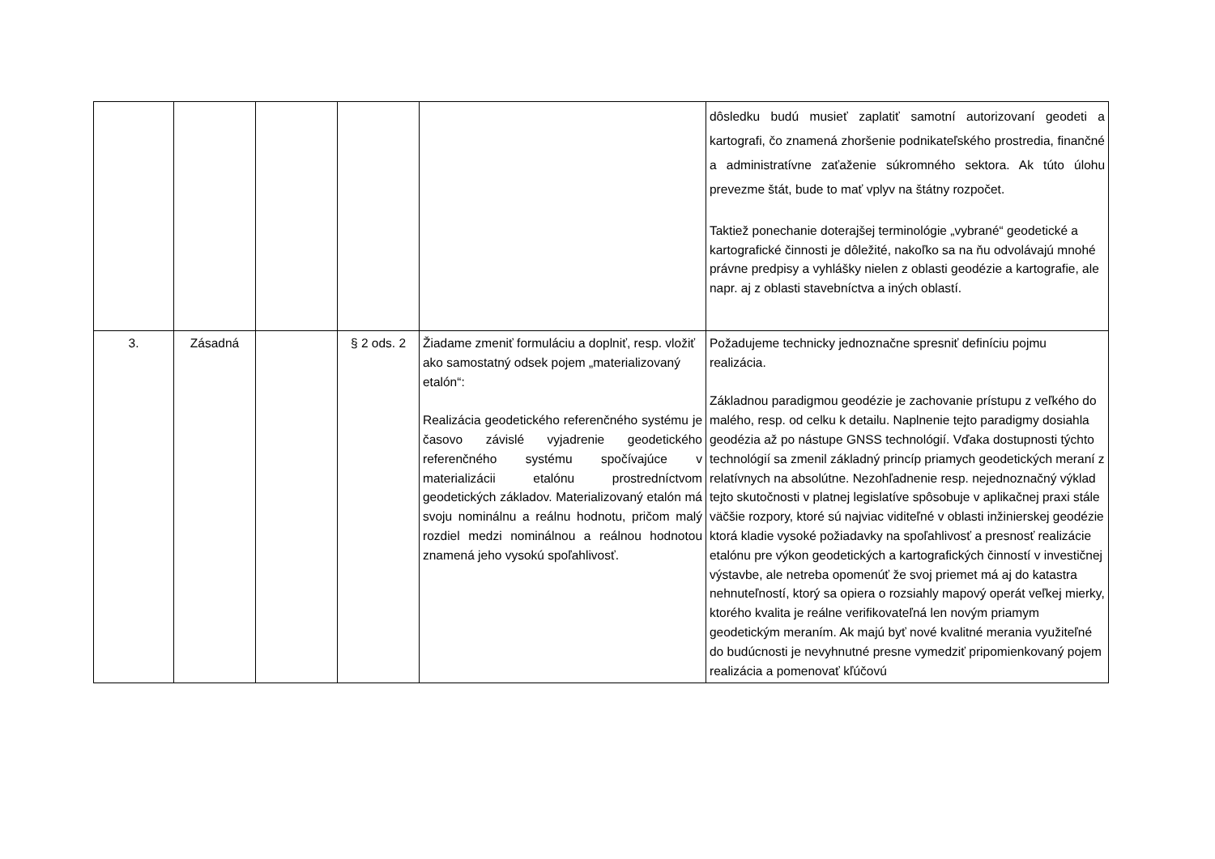| | | | | | dôsledku budú musieť zaplatiť samotní autorizovaní geodeti a kartografi, čo znamená zhoršenie podnikateľského prostredia, finančné a administratívne zaťaženie súkromného sektora. Ak túto úlohu prevezme štát, bude to mať vplyv na štátny rozpočet. Taktiež ponechanie doterajšej terminológie „vybrané“ geodetické a kartografické činnosti je dôležité, nakoľko sa na ňu odvolávajú mnohé právne predpisy a vyhlášky nielen z oblasti geodézie a kartografie, ale napr. aj z oblasti stavebníctva a iných oblastí. |
| 3. | Zásadná | | § 2 ods. 2 | Žiadame zmeniť formuláciu a doplniť, resp. vložiť ako samostatný odsek pojem „materializovaný etalón“: Realizácia geodetického referenčného systému je časovo závislé vyjadrenie geodetického referenčného systému spočívajúce v materializácii etalónu prostredníctvom geodetických základov. Materializovaný etalón má svoju nominálnu a reálnu hodnotu, pričom malý rozdiel medzi nominálnou a reálnou hodnotou znamená jeho vysokú spoľahlivosť. | Požadujeme technicky jednoznačne spresniť definíciu pojmu realizácia. Základnou paradigmou geodézie je zachovanie prístupu z veľkého do malého, resp. od celku k detailu. Naplnenie tejto paradigmy dosiahla geodézia až po nástupe GNSS technológií. Vďaka dostupnosti týchto technológií sa zmenil základný princíp priamych geodetických meraní z relatívnych na absolútne. Nezohľadnenie resp. nejednoznačný výklad tejto skutočnosti v platnej legislatíve spôsobuje v aplikačnej praxi stále väčšie rozpory, ktoré sú najviac viditeľné v oblasti inžinierskej geodézie ktorá kladie vysoké požiadavky na spoľahlivosť a presnosť realizácie etalónu pre výkon geodetických a kartografických činností v investičnej výstavbe, ale netreba opomenúť že svoj priemet má aj do katastra nehnuteľností, ktorý sa opiera o rozsiahly mapový operát veľkej mierky, ktorého kvalita je reálne verifikovateľná len novým priamym geodetickým meraním. Ak majú byť nové kvalitné merania využiteľné do budúcnosti je nevyhnutné presne vymedziť pripomienkovaný pojem realizácia a pomenovať kľúčovú |